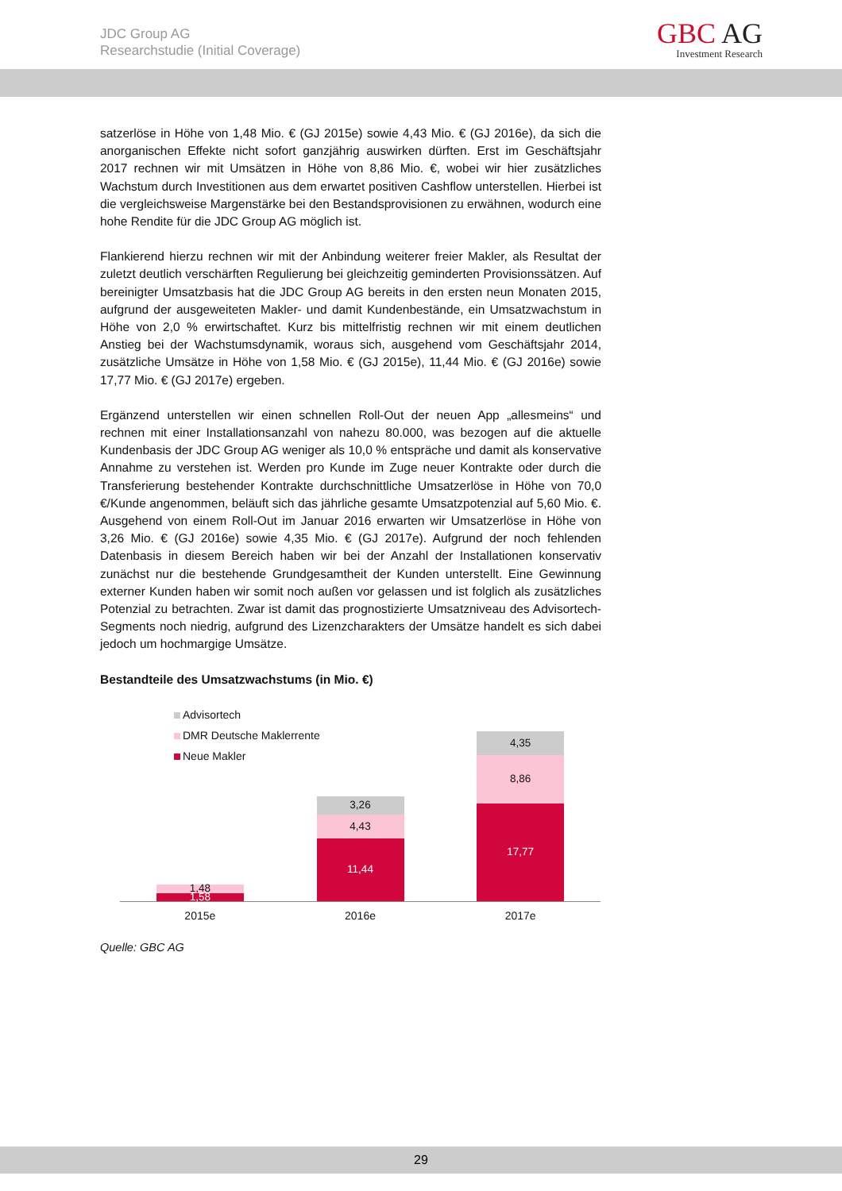JDC Group AG
Researchstudie (Initial Coverage)
GBC AG
Investment Research
satzerlöse in Höhe von 1,48 Mio. € (GJ 2015e) sowie 4,43 Mio. € (GJ 2016e), da sich die anorganischen Effekte nicht sofort ganzjährig auswirken dürften. Erst im Geschäftsjahr 2017 rechnen wir mit Umsätzen in Höhe von 8,86 Mio. €, wobei wir hier zusätzliches Wachstum durch Investitionen aus dem erwartet positiven Cashflow unterstellen. Hierbei ist die vergleichsweise Margenstärke bei den Bestandsprovisionen zu erwähnen, wodurch eine hohe Rendite für die JDC Group AG möglich ist.
Flankierend hierzu rechnen wir mit der Anbindung weiterer freier Makler, als Resultat der zuletzt deutlich verschärften Regulierung bei gleichzeitig geminderten Provisionssätzen. Auf bereinigter Umsatzbasis hat die JDC Group AG bereits in den ersten neun Monaten 2015, aufgrund der ausgeweiteten Makler- und damit Kundenbestände, ein Umsatzwachstum in Höhe von 2,0 % erwirtschaftet. Kurz bis mittelfristig rechnen wir mit einem deutlichen Anstieg bei der Wachstumsdynamik, woraus sich, ausgehend vom Geschäftsjahr 2014, zusätzliche Umsätze in Höhe von 1,58 Mio. € (GJ 2015e), 11,44 Mio. € (GJ 2016e) sowie 17,77 Mio. € (GJ 2017e) ergeben.
Ergänzend unterstellen wir einen schnellen Roll-Out der neuen App „allesmeins“ und rechnen mit einer Installationsanzahl von nahezu 80.000, was bezogen auf die aktuelle Kundenbasis der JDC Group AG weniger als 10,0 % entspräche und damit als konservative Annahme zu verstehen ist. Werden pro Kunde im Zuge neuer Kontrakte oder durch die Transferierung bestehender Kontrakte durchschnittliche Umsatzerlöse in Höhe von 70,0 €/Kunde angenommen, beläuft sich das jährliche gesamte Umsatzpotenzial auf 5,60 Mio. €. Ausgehend von einem Roll-Out im Januar 2016 erwarten wir Umsatzerlöse in Höhe von 3,26 Mio. € (GJ 2016e) sowie 4,35 Mio. € (GJ 2017e). Aufgrund der noch fehlenden Datenbasis in diesem Bereich haben wir bei der Anzahl der Installationen konservativ zunächst nur die bestehende Grundgesamtheit der Kunden unterstellt. Eine Gewinnung externer Kunden haben wir somit noch außen vor gelassen und ist folglich als zusätzliches Potenzial zu betrachten. Zwar ist damit das prognostizierte Umsatzniveau des Advisortech-Segments noch niedrig, aufgrund des Lizenzcharakters der Umsätze handelt es sich dabei jedoch um hochmargige Umsätze.
Bestandteile des Umsatzwachstums (in Mio. €)
1,48
1,58
3,26
4,43
11,44
4,35
8,86
17,77
Advisortech
DMR Deutsche Maklerrente
Neue Makler
2015e 2016e 2017e
Quelle: GBC AG
29